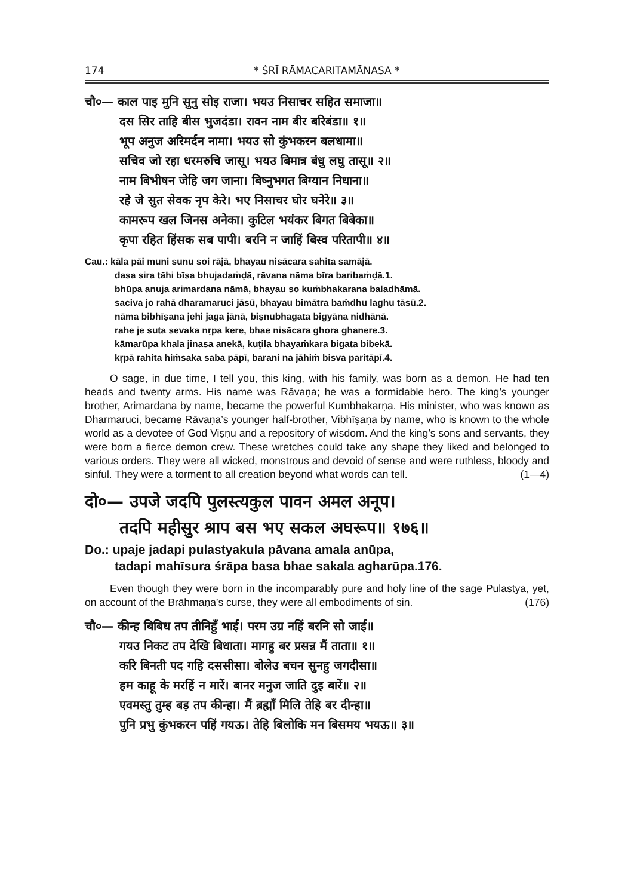174 * ŚRĪ RĀMACARITAMĀNASA *
चौ०— काल पाइ मुनि सुनु सोइ राजा। भयउ निसाचर सहित समाजा॥
दस सिर ताहि बीस भुजदंडा। रावन नाम बीर बरिबंडा॥ १॥
भूप अनुज अरिमर्दन नामा। भयउ सो कुंभकरन बलधामा॥
सचिव जो रहा धरमरुचि जासू। भयउ बिमात्र बंधु लघु तासू॥ २॥
नाम बिभीषन जेहि जग जाना। बिष्नुभगत बिग्यान निधाना॥
रहे जे सुत सेवक नृप केरे। भए निसाचर घोर घनेरे॥ ३॥
कामरूप खल जिनस अनेका। कुटिल भयंकर बिगत बिबेका॥
कृपा रहित हिंसक सब पापी। बरनि न जाहिं बिस्व परितापी॥ ४॥
Cau.: kāla pāi muni sunu soi rājā, bhayau nisācara sahita samājā.
dasa sira tāhi bīsa bhujadaṁḍā, rāvana nāma bīra baribaṁḍā.1.
bhūpa anuja arimardana nāmā, bhayau so kuṁbhakarana baladhāmā.
saciva jo rahā dharamaruci jāsū, bhayau bimātra baṁdhu laghu tāsū.2.
nāma bibhīṣana jehi jaga jānā, biṣnubhagata bigyāna nidhānā.
rahe je suta sevaka nṛpa kere, bhae nisācara ghora ghanere.3.
kāmarūpa khala jinasa anekā, kuṭila bhayaṁkara bigata bibekā.
kṛpā rahita hiṁsaka saba pāpī, barani na jāhiṁ bisva paritāpī.4.
O sage, in due time, I tell you, this king, with his family, was born as a demon. He had ten heads and twenty arms. His name was Rāvaṇa; he was a formidable hero. The king’s younger brother, Arimardana by name, became the powerful Kumbhakarṇa. His minister, who was known as Dharmaruci, became Rāvaṇa’s younger half-brother, Vibhīṣaṇa by name, who is known to the whole world as a devotee of God Viṣṇu and a repository of wisdom. And the king’s sons and servants, they were born a fierce demon crew. These wretches could take any shape they liked and belonged to various orders. They were all wicked, monstrous and devoid of sense and were ruthless, bloody and sinful. They were a torment to all creation beyond what words can tell. (1—4)
दो०— उपजे जदपि पुलस्त्यकुल पावन अमल अनूप।
तदपि महीसुर श्राप बस भए सकल अघरूप॥ १७६॥
Do.: upaje jadapi pulastyakula pāvana amala anūpa,
tadapi mahīsura śrāpa basa bhae sakala agharūpa.176.
Even though they were born in the incomparably pure and holy line of the sage Pulastya, yet, on account of the Brāhmaṇa’s curse, they were all embodiments of sin. (176)
चौ०— कीन्ह बिबिध तप तीनिहुँ भाई। परम उग्र नहिं बरनि सो जाई॥
गयउ निकट तप देखि बिधाता। मागहु बर प्रसन्न मैं ताता॥ १॥
करि बिनती पद गहि दससीसा। बोलेउ बचन सुनहु जगदीसा॥
हम काहू के मरहिं न मारें। बानर मनुज जाति दुइ बारें॥ २॥
एवमस्तु तुम्ह बड़ तप कीन्हा। मैं ब्रह्माँ मिलि तेहि बर दीन्हा॥
पुनि प्रभु कुंभकरन पहिं गयऊ। तेहि बिलोकि मन बिसमय भयऊ॥ ३॥